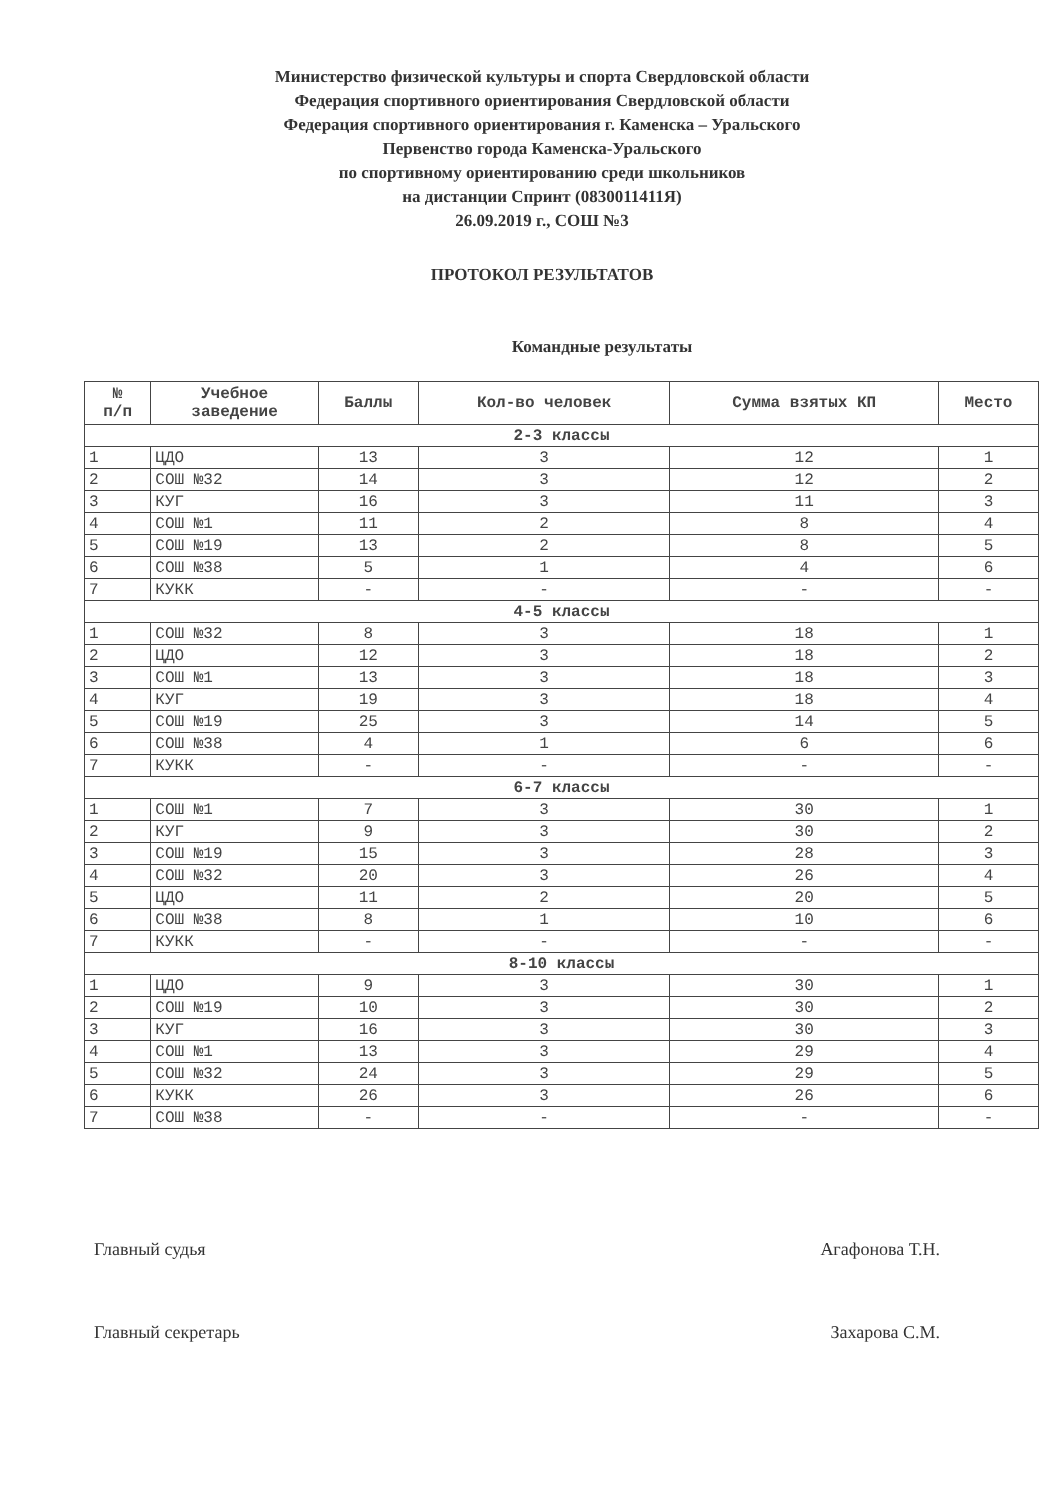Министерство физической культуры и спорта Свердловской области
Федерация спортивного ориентирования Свердловской области
Федерация спортивного ориентирования г. Каменска – Уральского
Первенство города Каменска-Уральского
по спортивному ориентированию среди школьников
на дистанции Спринт (0830011411Я)
26.09.2019 г., СОШ №3
ПРОТОКОЛ РЕЗУЛЬТАТОВ
Командные результаты
| № п/п | Учебное заведение | Баллы | Кол-во человек | Сумма взятых КП | Место |
| --- | --- | --- | --- | --- | --- |
| 2-3 классы | | | | | |
| 1 | ЦДО | 13 | 3 | 12 | 1 |
| 2 | СОШ №32 | 14 | 3 | 12 | 2 |
| 3 | КУГ | 16 | 3 | 11 | 3 |
| 4 | СОШ №1 | 11 | 2 | 8 | 4 |
| 5 | СОШ №19 | 13 | 2 | 8 | 5 |
| 6 | СОШ №38 | 5 | 1 | 4 | 6 |
| 7 | КУКК | - | - | - | - |
| 4-5 классы | | | | | |
| 1 | СОШ №32 | 8 | 3 | 18 | 1 |
| 2 | ЦДО | 12 | 3 | 18 | 2 |
| 3 | СОШ №1 | 13 | 3 | 18 | 3 |
| 4 | КУГ | 19 | 3 | 18 | 4 |
| 5 | СОШ №19 | 25 | 3 | 14 | 5 |
| 6 | СОШ №38 | 4 | 1 | 6 | 6 |
| 7 | КУКК | - | - | - | - |
| 6-7 классы | | | | | |
| 1 | СОШ №1 | 7 | 3 | 30 | 1 |
| 2 | КУГ | 9 | 3 | 30 | 2 |
| 3 | СОШ №19 | 15 | 3 | 28 | 3 |
| 4 | СОШ №32 | 20 | 3 | 26 | 4 |
| 5 | ЦДО | 11 | 2 | 20 | 5 |
| 6 | СОШ №38 | 8 | 1 | 10 | 6 |
| 7 | КУКК | - | - | - | - |
| 8-10 классы | | | | | |
| 1 | ЦДО | 9 | 3 | 30 | 1 |
| 2 | СОШ №19 | 10 | 3 | 30 | 2 |
| 3 | КУГ | 16 | 3 | 30 | 3 |
| 4 | СОШ №1 | 13 | 3 | 29 | 4 |
| 5 | СОШ №32 | 24 | 3 | 29 | 5 |
| 6 | КУКК | 26 | 3 | 26 | 6 |
| 7 | СОШ №38 | - | - | - | - |
Главный судья Агафонова Т.Н.
Главный секретарь Захарова С.М.